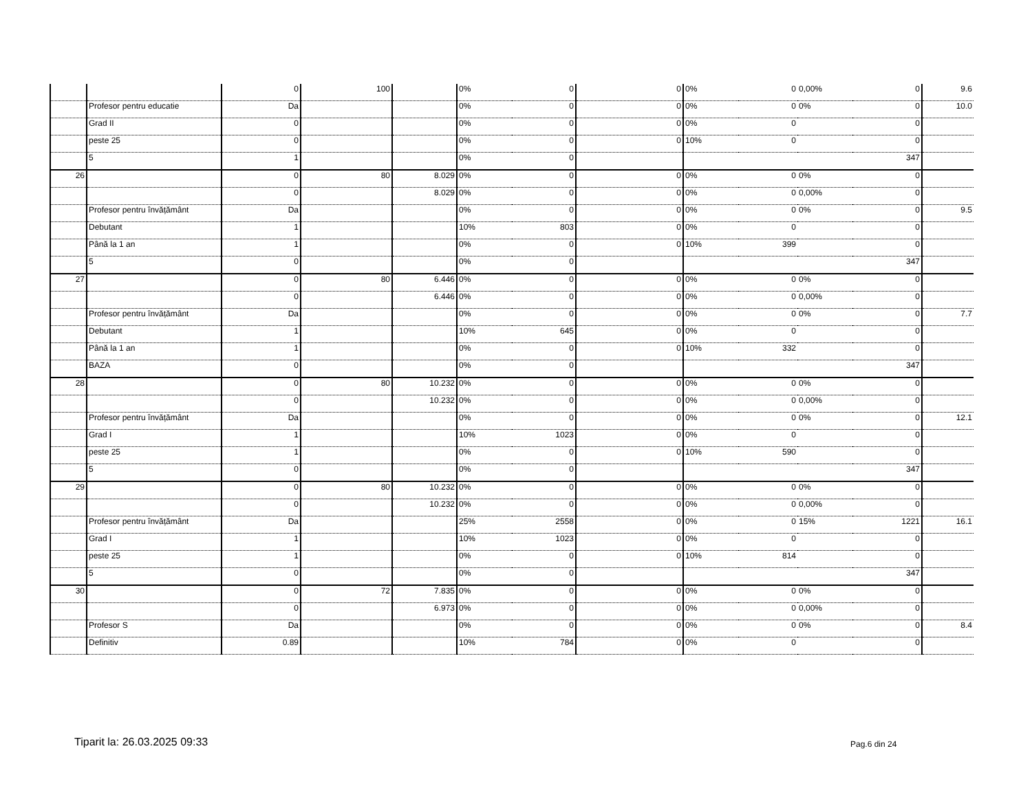| | | 0 | 100 | | 0% | 0 | 0 | 0% | 0 | 0,00% | 0 | 9.6 |
| | Profesor pentru educatie | Da | | | 0% | 0 | 0 | 0% | 0 | 0% | 0 | 10.0 |
| | Grad II | 0 | | | 0% | 0 | 0 | 0% | 0 | | 0 | |
| | peste 25 | 0 | | | 0% | 0 | 0 | 10% | 0 | | 0 | |
| | 5 | 1 | | | 0% | 0 | | | | | 347 | |
| 26 | | 0 | 80 | 8.029 | 0% | 0 | 0 | 0% | 0 | 0% | 0 | |
| | | 0 | | 8.029 | 0% | 0 | 0 | 0% | 0 | 0,00% | 0 | |
| | Profesor pentru învățământ | Da | | | 0% | 0 | 0 | 0% | 0 | 0% | 0 | 9.5 |
| | Debutant | 1 | | | 10% | 803 | 0 | 0% | 0 | | 0 | |
| | Până la 1 an | 1 | | | 0% | 0 | 0 | 10% | 399 | | 0 | |
| | 5 | 0 | | | 0% | 0 | | | | | 347 | |
| 27 | | 0 | 80 | 6.446 | 0% | 0 | 0 | 0% | 0 | 0% | 0 | |
| | | 0 | | 6.446 | 0% | 0 | 0 | 0% | 0 | 0,00% | 0 | |
| | Profesor pentru învățământ | Da | | | 0% | 0 | 0 | 0% | 0 | 0% | 0 | 7.7 |
| | Debutant | 1 | | | 10% | 645 | 0 | 0% | 0 | | 0 | |
| | Până la 1 an | 1 | | | 0% | 0 | 0 | 10% | 332 | | 0 | |
| | BAZA | 0 | | | 0% | 0 | | | | | 347 | |
| 28 | | 0 | 80 | 10.232 | 0% | 0 | 0 | 0% | 0 | 0% | 0 | |
| | | 0 | | 10.232 | 0% | 0 | 0 | 0% | 0 | 0,00% | 0 | |
| | Profesor pentru învățământ | Da | | | 0% | 0 | 0 | 0% | 0 | 0% | 0 | 12.1 |
| | Grad I | 1 | | | 10% | 1023 | 0 | 0% | 0 | | 0 | |
| | peste 25 | 1 | | | 0% | 0 | 0 | 10% | 590 | | 0 | |
| | 5 | 0 | | | 0% | 0 | | | | | 347 | |
| 29 | | 0 | 80 | 10.232 | 0% | 0 | 0 | 0% | 0 | 0% | 0 | |
| | | 0 | | 10.232 | 0% | 0 | 0 | 0% | 0 | 0,00% | 0 | |
| | Profesor pentru învățământ | Da | | | 25% | 2558 | 0 | 0% | 0 | 15% | 1221 | 16.1 |
| | Grad I | 1 | | | 10% | 1023 | 0 | 0% | 0 | | 0 | |
| | peste 25 | 1 | | | 0% | 0 | 0 | 10% | 814 | | 0 | |
| | 5 | 0 | | | 0% | 0 | | | | | 347 | |
| 30 | | 0 | 72 | 7.835 | 0% | 0 | 0 | 0% | 0 | 0% | 0 | |
| | | 0 | | 6.973 | 0% | 0 | 0 | 0% | 0 | 0,00% | 0 | |
| | Profesor S | Da | | | 0% | 0 | 0 | 0% | 0 | 0% | 0 | 8.4 |
| | Definitiv | 0.89 | | | 10% | 784 | 0 | 0% | 0 | | 0 | |
Tiparit la: 26.03.2025 09:33 Pag.6 din 24